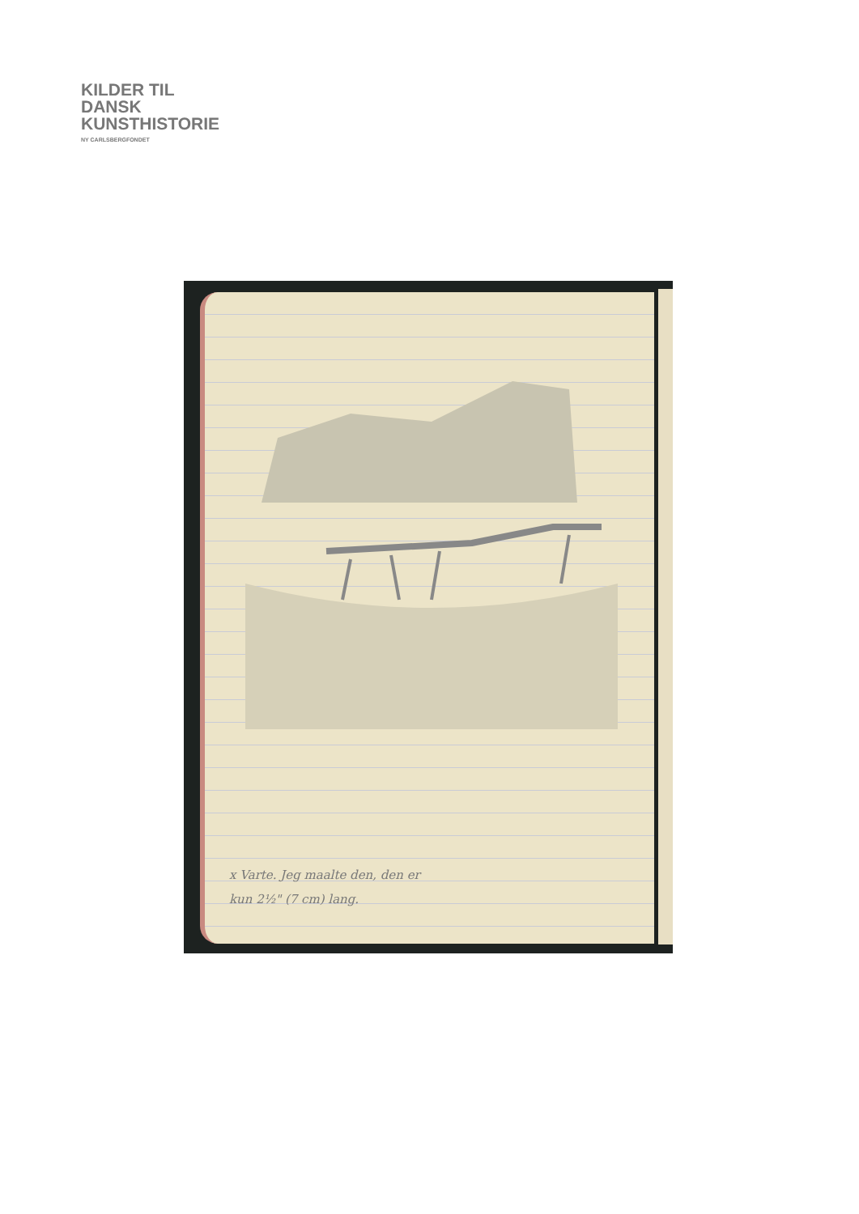KILDER TIL
DANSK
KUNSTHISTORIE
NY CARLSBERGFONDET
x Varte. Jeg maalte ⁠den, den er
kun 2½" (7 cm) lang.